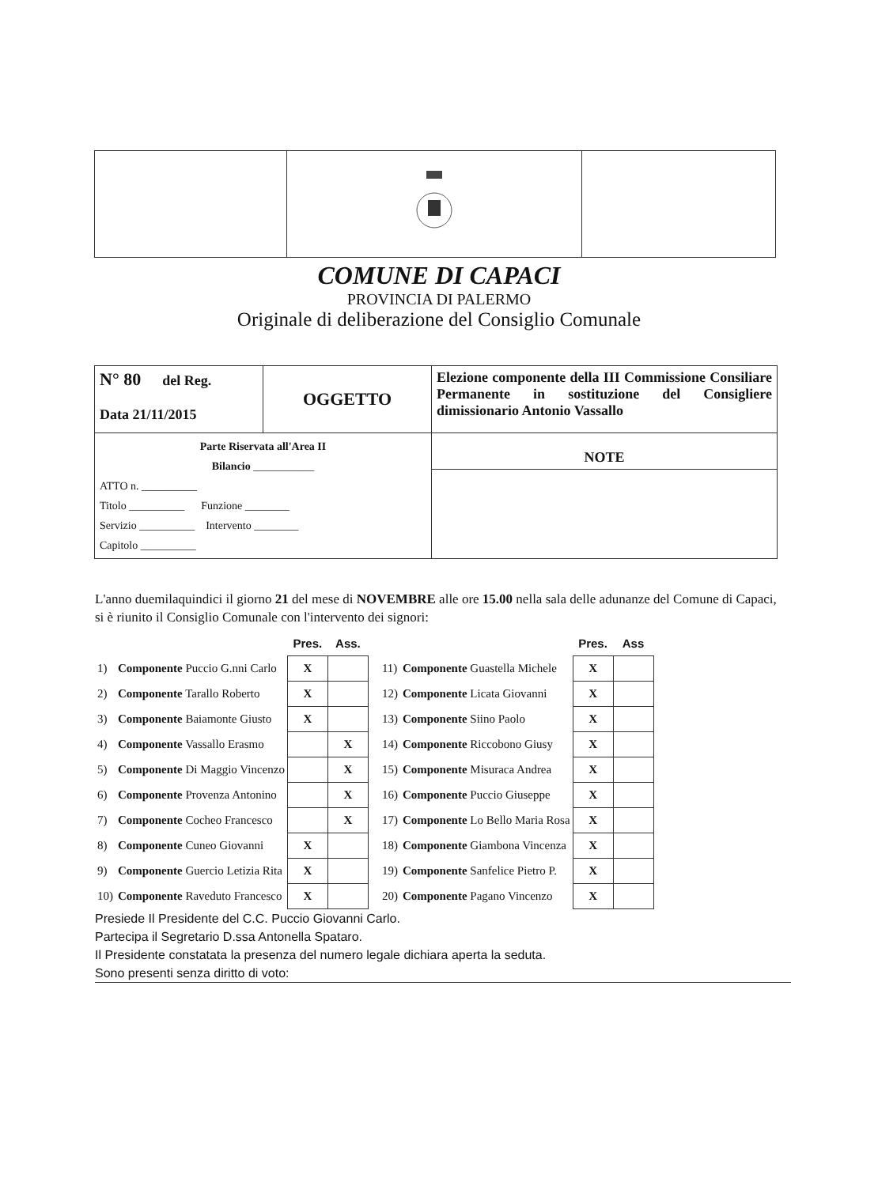COMUNE DI CAPACI
PROVINCIA DI PALERMO
Originale di deliberazione del Consiglio Comunale
| N° 80 del Reg. Data 21/11/2015 | OGGETTO | Elezione componente della III Commissione Consiliare Permanente in sostituzione del Consigliere dimissionario Antonio Vassallo |
| Parte Riservata all'Area II Bilancio ___________ ATTO n. __________ Titolo __________ Funzione ________ Servizio __________ Intervento ________ Capitolo __________ | | NOTE |
L'anno duemilaquindici il giorno 21 del mese di NOVEMBRE alle ore 15.00 nella sala delle adunanze del Comune di Capaci, si è riunito il Consiglio Comunale con l'intervento dei signori:
| | | Pres. | Ass. |
| 1) | Componente Puccio G.nni Carlo | X | |
| 2) | Componente Tarallo Roberto | X | |
| 3) | Componente Baiamonte Giusto | X | |
| 4) | Componente Vassallo Erasmo | | X |
| 5) | Componente Di Maggio Vincenzo | | X |
| 6) | Componente Provenza Antonino | | X |
| 7) | Componente Cocheo Francesco | | X |
| 8) | Componente Cuneo Giovanni | X | |
| 9) | Componente Guercio Letizia Rita | X | |
| 10) | Componente Raveduto Francesco | X | |
| | | Pres. | Ass |
| 11) | Componente Guastella Michele | X | |
| 12) | Componente Licata Giovanni | X | |
| 13) | Componente Siino Paolo | X | |
| 14) | Componente Riccobono Giusy | X | |
| 15) | Componente Misuraca Andrea | X | |
| 16) | Componente Puccio Giuseppe | X | |
| 17) | Componente Lo Bello Maria Rosa | X | |
| 18) | Componente Giambona Vincenza | X | |
| 19) | Componente Sanfelice Pietro P. | X | |
| 20) | Componente Pagano Vincenzo | X | |
Presiede Il Presidente del C.C. Puccio Giovanni Carlo.
Partecipa il Segretario D.ssa Antonella Spataro.
Il Presidente constatata la presenza del numero legale dichiara aperta la seduta.
Sono presenti senza diritto di voto: